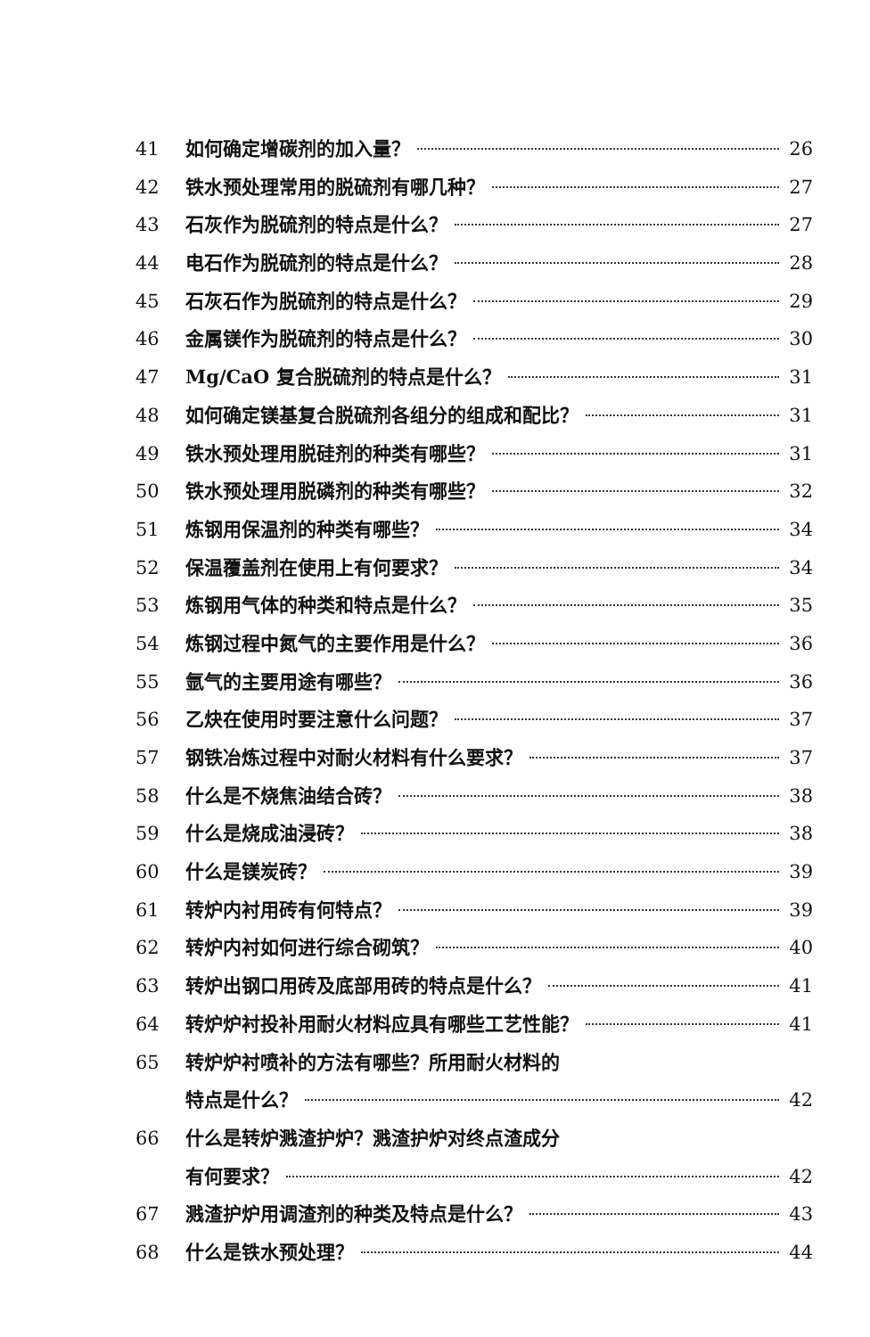41 如何确定增碳剂的加入量？ 26
42 铁水预处理常用的脱硫剂有哪几种？ 27
43 石灰作为脱硫剂的特点是什么？ 27
44 电石作为脱硫剂的特点是什么？ 28
45 石灰石作为脱硫剂的特点是什么？ 29
46 金属镁作为脱硫剂的特点是什么？ 30
47 Mg/CaO 复合脱硫剂的特点是什么？ 31
48 如何确定镁基复合脱硫剂各组分的组成和配比？ 31
49 铁水预处理用脱硅剂的种类有哪些？ 31
50 铁水预处理用脱磷剂的种类有哪些？ 32
51 炼钢用保温剂的种类有哪些？ 34
52 保温覆盖剂在使用上有何要求？ 34
53 炼钢用气体的种类和特点是什么？ 35
54 炼钢过程中氮气的主要作用是什么？ 36
55 氩气的主要用途有哪些？ 36
56 乙炔在使用时要注意什么问题？ 37
57 钢铁冶炼过程中对耐火材料有什么要求？ 37
58 什么是不烧焦油结合砖？ 38
59 什么是烧成油浸砖？ 38
60 什么是镁炭砖？ 39
61 转炉内衬用砖有何特点？ 39
62 转炉内衬如何进行综合砌筑？ 40
63 转炉出钢口用砖及底部用砖的特点是什么？ 41
64 转炉炉衬投补用耐火材料应具有哪些工艺性能？ 41
65 转炉炉衬喷补的方法有哪些？所用耐火材料的
特点是什么？ 42
66 什么是转炉溅渣护炉？溅渣护炉对终点渣成分
有何要求？ 42
67 溅渣护炉用调渣剂的种类及特点是什么？ 43
68 什么是铁水预处理？ 44